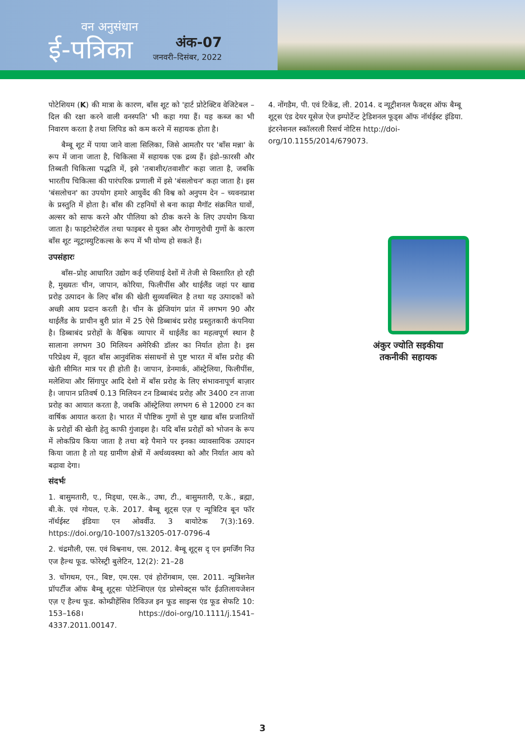वन अनुसंधान
ई-पत्रिका
अंक-07
जनवरी–दिसंबर, 2022
पोटेशियम (K) की मात्रा के कारण, बाँस शूट को 'हार्ट प्रोटेक्टिव वेजिटेबल – दिल की रक्षा करने वाली वनस्पति' भी कहा गया हैं। यह कब्ज का भी निवारण करता है तथा लिपिड को कम करने में सहायक होता है।
बैम्बू शूट में पाया जाने वाला सिलिका, जिसे आमतौर पर 'बाँस मन्ना' के रूप में जाना जाता है, चिकित्सा में सहायक एक द्रव्य हैं। इंडो–फ़ारसी और तिब्बती चिकित्सा पद्धति में, इसे 'तबाशीर/तवाशीर' कहा जाता है, जबकि भारतीय चिकित्सा की पारंपरिक प्रणाली में इसे 'बंसलोचन' कहा जाता है। इस 'बंसलोचन' का उपयोग हमारे आयुर्वेद की विश्व को अनुपम देन – च्यवनप्राश के प्रस्तुति में होता है। बाँस की टहनियों से बना काढ़ा मैगॉट संक्रमित घावों, अल्सर को साफ करने और पीलिया को ठीक करने के लिए उपयोग किया जाता है। फाइटोस्टेरॉल तथा फाइबर से युक्त और रोगाणुरोधी गुणों के कारण बाँस शूट न्यूट्रास्युटिकल्स के रूप में भी योग्य हो सकते हैं।
उपसंहारः
बाँस–प्रोह आधारित उद्योग कई एशियाई देशों में तेजी से विस्तारित हो रही है, मुख्यतः चीन, जापान, कोरिया, फिलीपींस और थाईलैंड जहां पर खाद्य प्ररोह उत्पादन के लिए बाँस की खेती सुव्यवस्थित है तथा यह उत्पादकों को अच्छी आय प्रदान करती है। चीन के झेजियांग प्रांत में लगभग 90 और थाईलैंड के प्राचीन बुरी प्रांत में 25 ऐसे डिब्बाबंद प्ररोह प्रस्तुतकारी कंपनिया है। डिब्बाबंद प्ररोहों के वैश्विक व्यापार में थाईलैंड का महत्वपूर्ण स्थान है सालाना लगभग 30 मिलियन अमेरिकी डॉलर का निर्यात होता है। इस परिप्रेक्ष्य में, वृहत बाँस आनुवंशिक संसाधनों से पुष्ट भारत में बाँस प्ररोह की खेती सीमित मात्र पर ही होती है। जापान, डेनमार्क, ऑस्ट्रेलिया, फिलीपींस, मलेशिया और सिंगापुर आदि देशो में बाँस प्ररोह के लिए संभावनापूर्ण बाज़ार है। जापान प्रतिवर्ष 0.13 मिलियन टन डिब्बाबंद प्ररोह और 3400 टन ताजा प्ररोह का आयात करता है, जबकि ऑस्ट्रेलिया लगभग 6 से 12000 टन का वार्षिक आयात करता है। भारत में पौष्टिक गुणों से पुष्ट खाद्य बाँस प्रजातियों के प्ररोहों की खेती हेतु काफी गुंजाइश है। यदि बाँस प्ररोहों को भोजन के रूप में लोकप्रिय किया जाता है तथा बड़े पैमाने पर इनका व्यावसायिक उत्पादन किया जाता है तो यह ग्रामीण क्षेत्रों में अर्थव्यवस्था को और निर्यात आय को बढ़ावा देगा।
संदर्भः
1. बासुमतारी, ए., मिड्धा, एस.के., उषा, टी., बासुमतारी, ए.के., ब्रह्मा, बी.के. एवं गोयल, ए.के. 2017. बैम्बू शूट्स एज़ ए न्यूत्रिटिव बून फॉर नॉर्थईस्ट इंडियाः एन ओवर्वीउ. 3 बायोटेक 7(3):169. https://doi.org/10-1007/s13205-017-0796-4
2. चंद्रमौली, एस. एवं विश्वनाथ, एस. 2012. बैम्बू शूट्स दृ एन इमर्जिंग निउ एज हैल्थ फूड. फोरेस्ट्री बुलेटिन, 12(2): 21–28
3. चोंगथम, एन., बिष्ट, एम.एस. एवं होरोंगबाम, एस. 2011. न्यूत्रिशनेल प्रॉपर्टीज ऑफ बैम्बू शूट्सः पोटेन्शिएल एंड प्रोस्पेक्ट्स फॉर ईउतिलायजेशन एज़ ए हैल्थ फूड. कोम्प्रीहेंसिव रिविउज इन फूड साइन्स एंड फूड सेफटि 10: 153–168। https://doi-org/10.1111/j.1541–4337.2011.00147.
4. नोंगडैम, पी. एवं टिकेंद्र, ली. 2014. द न्यूट्रीशनल फैक्ट्स ऑफ बैम्बू शूट्स एंड देयर यूसेज ऐज इम्पोर्टेन्ट ट्रेडिशनल फूड्स ऑफ नॉर्थईस्ट इंडिया. इंटरनेशनल स्कॉलरली रिसर्च नोटिस http://doi-org/10.1155/2014/679073.
अंकुर ज्योति सइकीया
तकनीकी सहायक
3